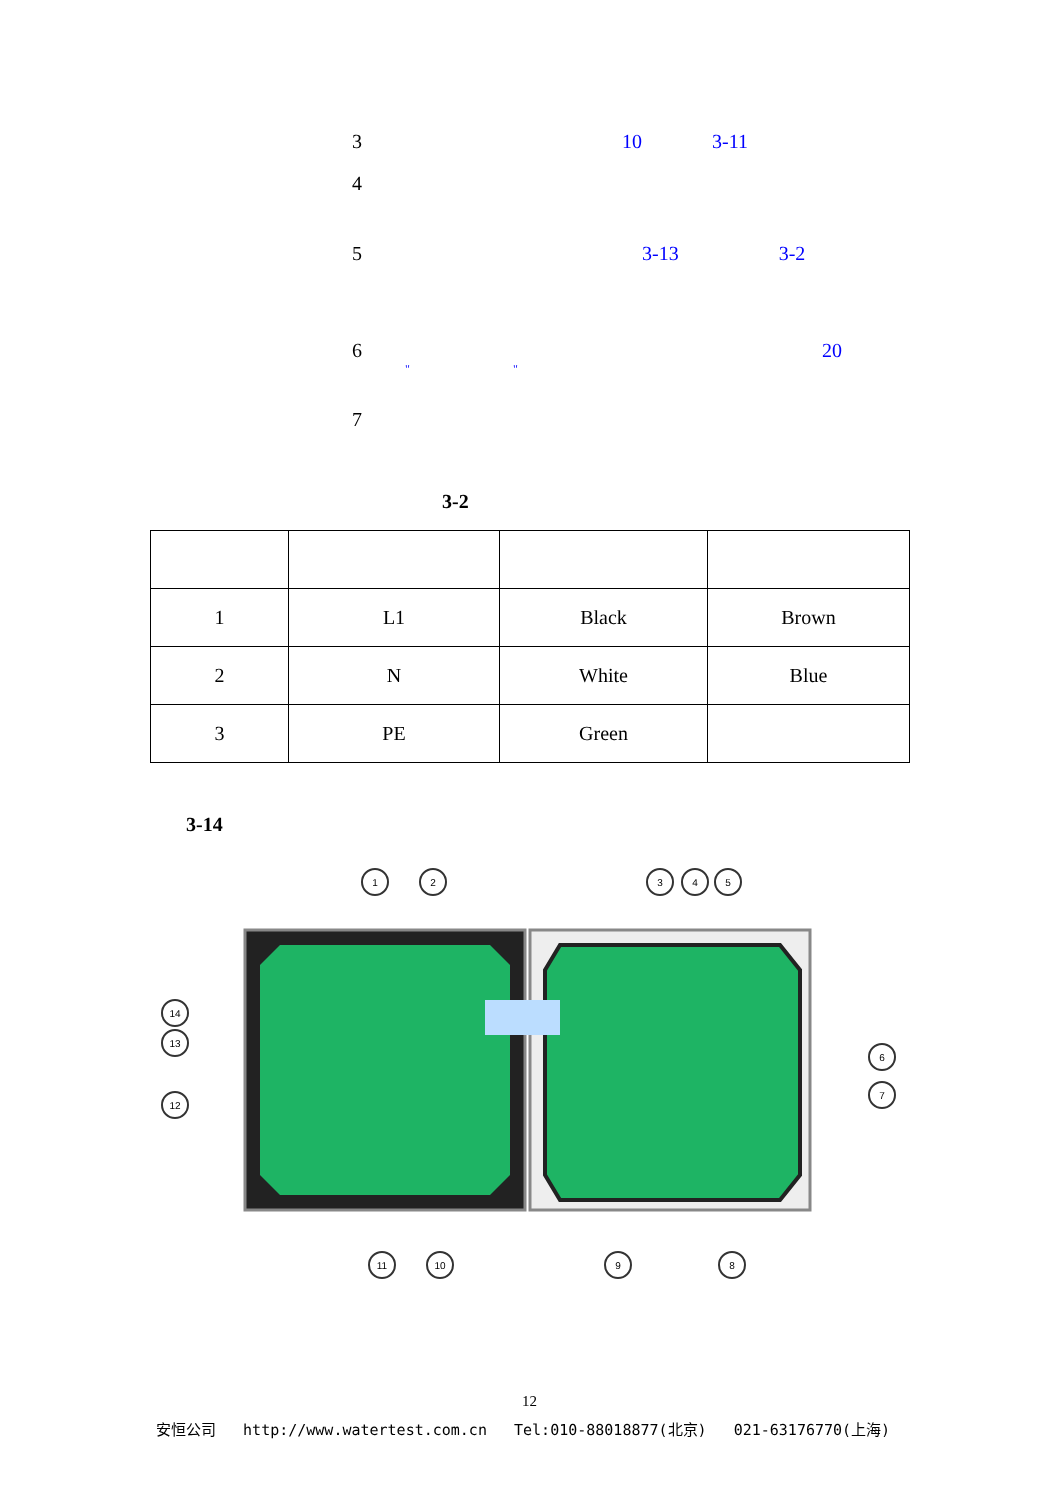3 10 3-11
4
5 3-13 3-2
6 20
" "
7
3-2
| 1 | L1 | Black | Brown |
| 2 | N | White | Blue |
| 3 | PE | Green | |
3-14
1
2
3
4
5
14
13
12
6
7
11
10
9
8
12
安恒公司 http://www.watertest.com.cn Tel:010-88018877(北京) 021-63176770(上海)